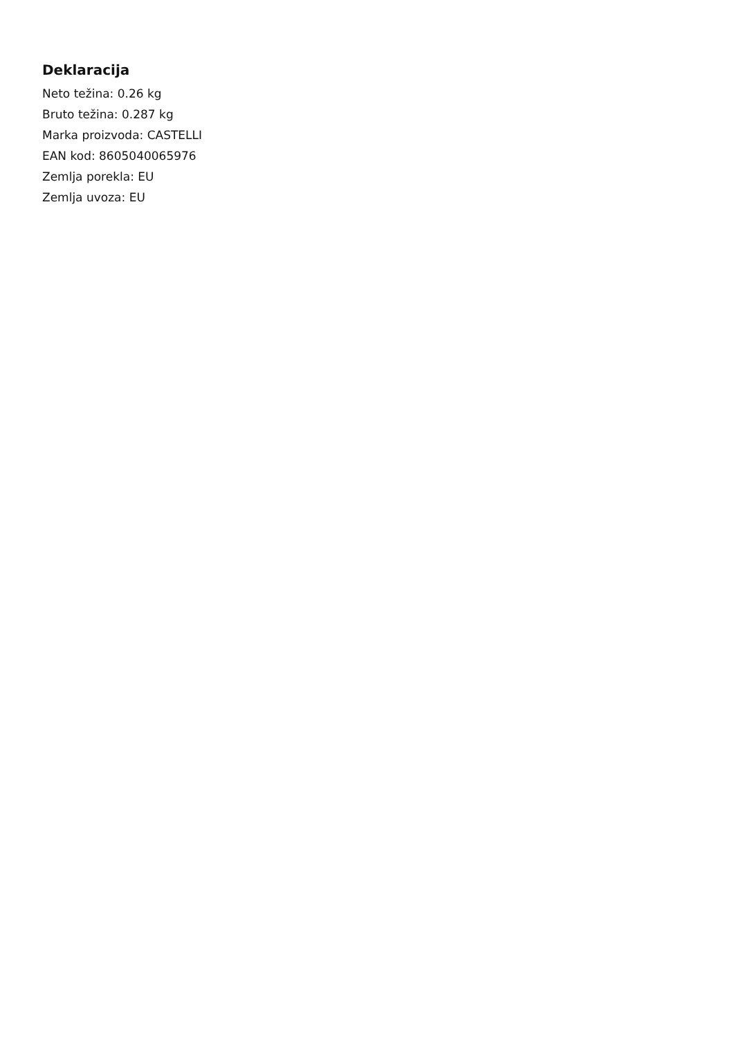Deklaracija
Neto težina: 0.26 kg
Bruto težina: 0.287 kg
Marka proizvoda: CASTELLI
EAN kod: 8605040065976
Zemlja porekla: EU
Zemlja uvoza: EU